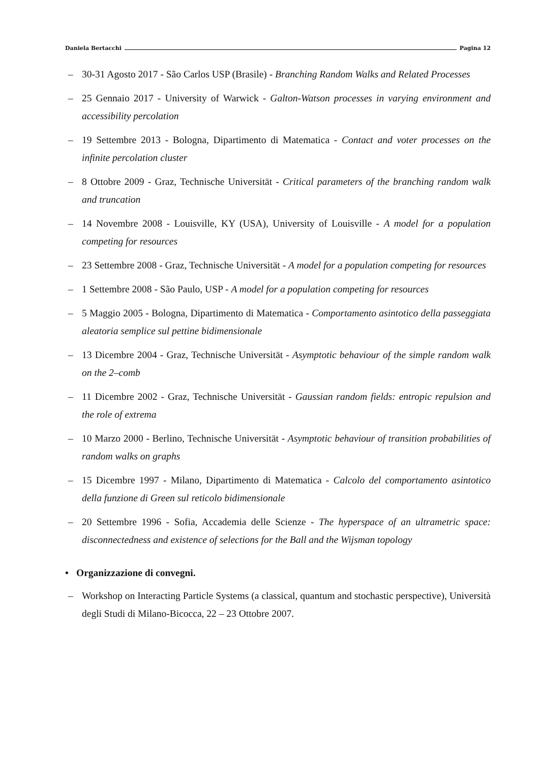Daniela Bertacchi Pagina 12
– 30-31 Agosto 2017 - São Carlos USP (Brasile) - Branching Random Walks and Related Processes
– 25 Gennaio 2017 - University of Warwick - Galton-Watson processes in varying environment and accessibility percolation
– 19 Settembre 2013 - Bologna, Dipartimento di Matematica - Contact and voter processes on the infinite percolation cluster
– 8 Ottobre 2009 - Graz, Technische Universität - Critical parameters of the branching random walk and truncation
– 14 Novembre 2008 - Louisville, KY (USA), University of Louisville - A model for a population competing for resources
– 23 Settembre 2008 - Graz, Technische Universität - A model for a population competing for resources
– 1 Settembre 2008 - São Paulo, USP - A model for a population competing for resources
– 5 Maggio 2005 - Bologna, Dipartimento di Matematica - Comportamento asintotico della passeggiata aleatoria semplice sul pettine bidimensionale
– 13 Dicembre 2004 - Graz, Technische Universität - Asymptotic behaviour of the simple random walk on the 2–comb
– 11 Dicembre 2002 - Graz, Technische Universität - Gaussian random fields: entropic repulsion and the role of extrema
– 10 Marzo 2000 - Berlino, Technische Universität - Asymptotic behaviour of transition probabilities of random walks on graphs
– 15 Dicembre 1997 - Milano, Dipartimento di Matematica - Calcolo del comportamento asintotico della funzione di Green sul reticolo bidimensionale
– 20 Settembre 1996 - Sofia, Accademia delle Scienze - The hyperspace of an ultrametric space: disconnectedness and existence of selections for the Ball and the Wijsman topology
• Organizzazione di convegni.
– Workshop on Interacting Particle Systems (a classical, quantum and stochastic perspective), Università degli Studi di Milano-Bicocca, 22 – 23 Ottobre 2007.